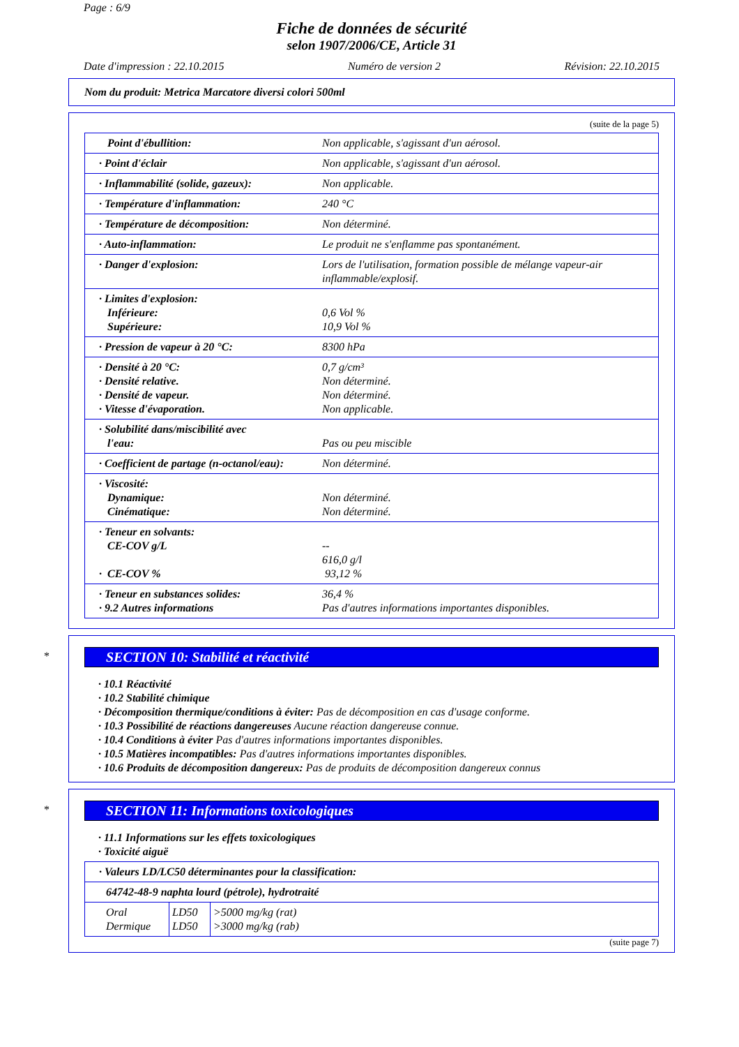Page : 6/9
Fiche de données de sécurité
selon 1907/2006/CE, Article 31
Date d'impression : 22.10.2015 Numéro de version 2 Révision: 22.10.2015
Nom du produit: Metrica Marcatore diversi colori 500ml
(suite de la page 5)
| Point d'ébullition: | Non applicable, s'agissant d'un aérosol. |
| · Point d'éclair | Non applicable, s'agissant d'un aérosol. |
| · Inflammabilité (solide, gazeux): | Non applicable. |
| · Température d'inflammation: | 240 °C |
| · Température de décomposition: | Non déterminé. |
| · Auto-inflammation: | Le produit ne s'enflamme pas spontanément. |
| · Danger d'explosion: | Lors de l'utilisation, formation possible de mélange vapeur-air inflammable/explosif. |
| · Limites d'explosion: Inférieure: Supérieure: | 0,6 Vol % 10,9 Vol % |
| · Pression de vapeur à 20 °C: | 8300 hPa |
| · Densité à 20 °C: · Densité relative. · Densité de vapeur. · Vitesse d'évaporation. | 0,7 g/cm³ Non déterminé. Non déterminé. Non applicable. |
| · Solubilité dans/miscibilité avec l'eau: | Pas ou peu miscible |
| · Coefficient de partage (n-octanol/eau): | Non déterminé. |
| · Viscosité: Dynamique: Cinématique: | Non déterminé. Non déterminé. |
| · Teneur en solvants: CE-COV g/L · CE-COV % | -- 616,0 g/l 93,12 % |
| · Teneur en substances solides: · 9.2 Autres informations | 36,4 % Pas d'autres informations importantes disponibles. |
*
SECTION 10: Stabilité et réactivité
· 10.1 Réactivité
· 10.2 Stabilité chimique
· Décomposition thermique/conditions à éviter: Pas de décomposition en cas d'usage conforme.
· 10.3 Possibilité de réactions dangereuses Aucune réaction dangereuse connue.
· 10.4 Conditions à éviter Pas d'autres informations importantes disponibles.
· 10.5 Matières incompatibles: Pas d'autres informations importantes disponibles.
· 10.6 Produits de décomposition dangereux: Pas de produits de décomposition dangereux connus
*
SECTION 11: Informations toxicologiques
· 11.1 Informations sur les effets toxicologiques
· Toxicité aiguë
| · Valeurs LD/LC50 déterminantes pour la classification: | | |
| 64742-48-9 naphta lourd (pétrole), hydrotraité | | |
| Oral Dermique | LD50 LD50 | >5000 mg/kg (rat) >3000 mg/kg (rab) |
(suite page 7)